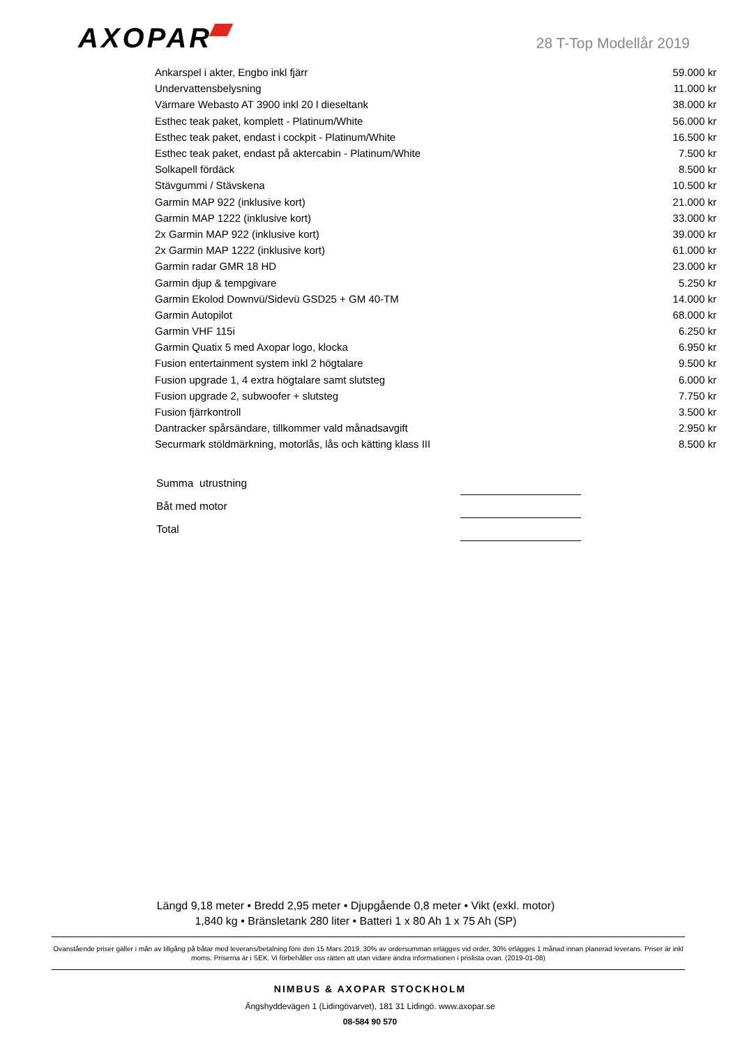AXOPAR
28 T-Top Modellår 2019
| Ankarspel i akter, Engbo inkl fjärr | 59.000 kr |
| Undervattensbelysning | 11.000 kr |
| Värmare Webasto AT 3900 inkl 20 l dieseltank | 38.000 kr |
| Esthec teak paket, komplett - Platinum/White | 56.000 kr |
| Esthec teak paket, endast i cockpit - Platinum/White | 16.500 kr |
| Esthec teak paket, endast på aktercabin - Platinum/White | 7.500 kr |
| Solkapell fördäck | 8.500 kr |
| Stävgummi / Stävskena | 10.500 kr |
| Garmin MAP 922 (inklusive kort) | 21.000 kr |
| Garmin MAP 1222 (inklusive kort) | 33.000 kr |
| 2x Garmin MAP 922 (inklusive kort) | 39.000 kr |
| 2x Garmin MAP 1222 (inklusive kort) | 61.000 kr |
| Garmin radar GMR 18 HD | 23.000 kr |
| Garmin djup & tempgivare | 5.250 kr |
| Garmin Ekolod Downvü/Sidevü GSD25 + GM 40-TM | 14.000 kr |
| Garmin Autopilot | 68.000 kr |
| Garmin VHF 115i | 6.250 kr |
| Garmin Quatix 5 med Axopar logo, klocka | 6.950 kr |
| Fusion entertainment system inkl 2 högtalare | 9.500 kr |
| Fusion upgrade 1, 4 extra högtalare samt slutsteg | 6.000 kr |
| Fusion upgrade 2, subwoofer + slutsteg | 7.750 kr |
| Fusion fjärrkontroll | 3.500 kr |
| Dantracker spårsändare, tillkommer vald månadsavgift | 2.950 kr |
| Securmark stöldmärkning, motorlås, lås och kätting klass III | 8.500 kr |
| Summa utrustning | | |
| Båt med motor | | |
| Total | | |
Längd 9,18 meter • Bredd 2,95 meter • Djupgående 0,8 meter • Vikt (exkl. motor) 1,840 kg • Bränsletank 280 liter • Batteri 1 x 80 Ah 1 x 75 Ah (SP)
Ovanstående priser gäller i mån av tillgång på båtar med leverans/betalning före den 15 Mars 2019. 30% av ordersumman erlägges vid order, 30% erlägges 1 månad innan planerad leverans. Priser är inkl moms. Priserna är i SEK. Vi förbehåller oss rätten att utan vidare ändra informationen i prislista ovan. (2019-01-08)
NIMBUS & AXOPAR STOCKHOLM
Ängshyddevägen 1 (Lidingövarvet), 181 31 Lidingö. www.axopar.se
08-584 90 570